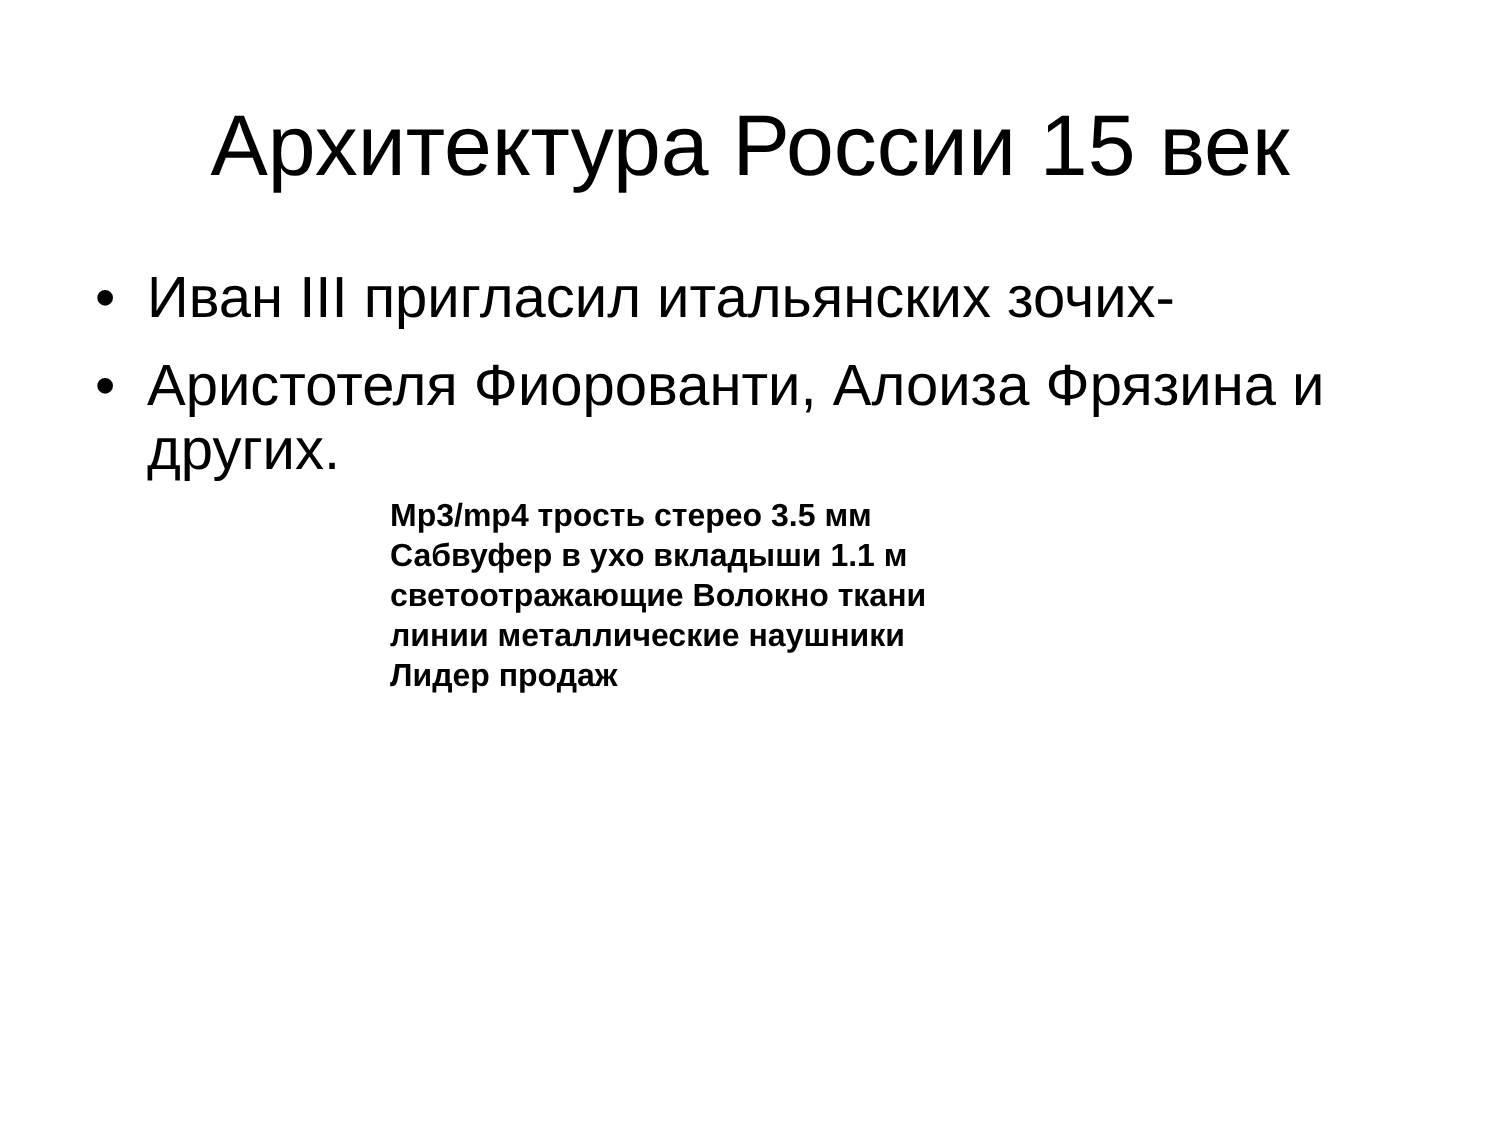Архитектура России 15 век
• Иван III пригласил итальянских зочих-
• Аристотеля Фиорованти, Алоиза Фрязина и других.
Mp3/mp4 трость стерео 3.5 мм
Сабвуфер в ухо вкладыши 1.1 м
светоотражающие Волокно ткани
линии металлические наушники
Лидер продаж